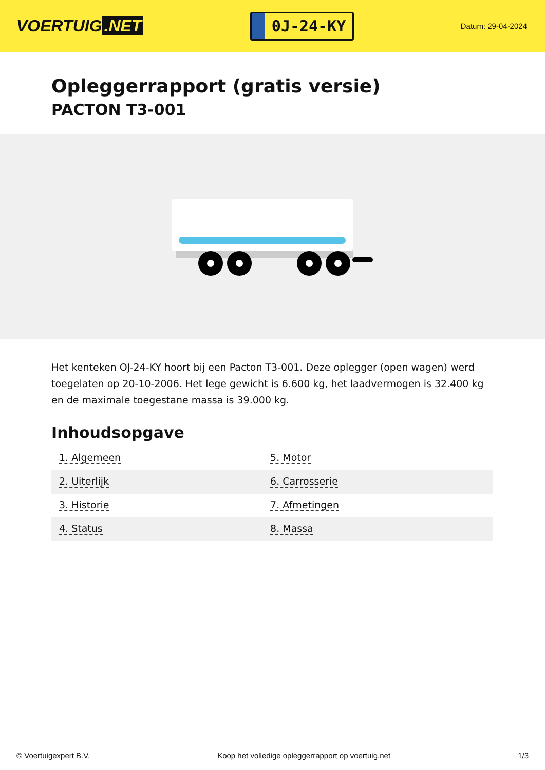VOERTUIG.NET
0J-24-KY
Datum: 29-04-2024
Opleggerrapport (gratis versie)
PACTON T3-001
Het kenteken OJ-24-KY hoort bij een Pacton T3-001. Deze oplegger (open wagen) werd toegelaten op 20-10-2006. Het lege gewicht is 6.600 kg, het laadvermogen is 32.400 kg en de maximale toegestane massa is 39.000 kg.
Inhoudsopgave
| 1. Algemeen | 5. Motor |
| 2. Uiterlijk | 6. Carrosserie |
| 3. Historie | 7. Afmetingen |
| 4. Status | 8. Massa |
© Voertuigexpert B.V. Koop het volledige opleggerrapport op voertuig.net 1/3